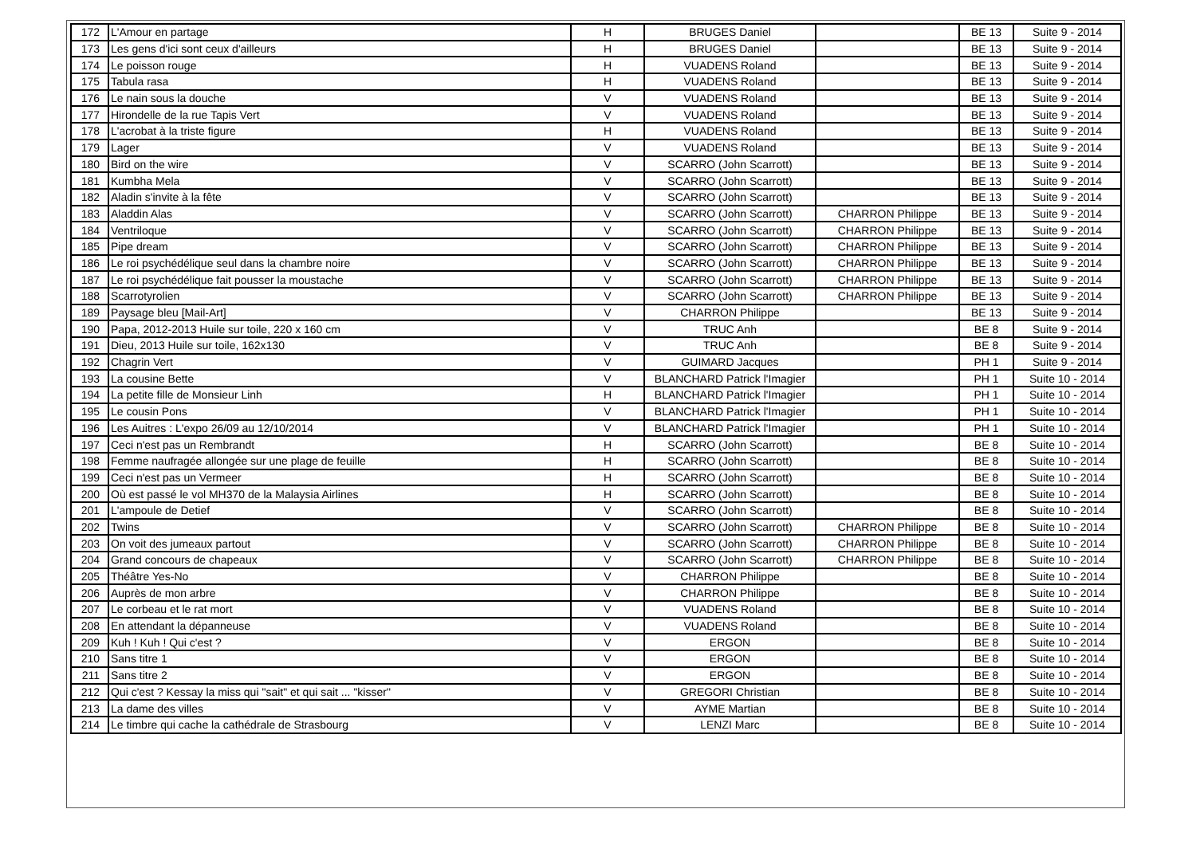| 172 | L'Amour en partage | H | BRUGES Daniel | | BE 13 | Suite 9 - 2014 |
| 173 | Les gens d'ici sont ceux d'ailleurs | H | BRUGES Daniel | | BE 13 | Suite 9 - 2014 |
| 174 | Le poisson rouge | H | VUADENS Roland | | BE 13 | Suite 9 - 2014 |
| 175 | Tabula rasa | H | VUADENS Roland | | BE 13 | Suite 9 - 2014 |
| 176 | Le nain sous la douche | V | VUADENS Roland | | BE 13 | Suite 9 - 2014 |
| 177 | Hirondelle de la rue Tapis Vert | V | VUADENS Roland | | BE 13 | Suite 9 - 2014 |
| 178 | L'acrobat à la triste figure | H | VUADENS Roland | | BE 13 | Suite 9 - 2014 |
| 179 | Lager | V | VUADENS Roland | | BE 13 | Suite 9 - 2014 |
| 180 | Bird on the wire | V | SCARRO (John Scarrott) | | BE 13 | Suite 9 - 2014 |
| 181 | Kumbha Mela | V | SCARRO (John Scarrott) | | BE 13 | Suite 9 - 2014 |
| 182 | Aladin s'invite à la fête | V | SCARRO (John Scarrott) | | BE 13 | Suite 9 - 2014 |
| 183 | Aladdin Alas | V | SCARRO (John Scarrott) | CHARRON Philippe | BE 13 | Suite 9 - 2014 |
| 184 | Ventriloque | V | SCARRO (John Scarrott) | CHARRON Philippe | BE 13 | Suite 9 - 2014 |
| 185 | Pipe dream | V | SCARRO (John Scarrott) | CHARRON Philippe | BE 13 | Suite 9 - 2014 |
| 186 | Le roi psychédélique seul dans la chambre noire | V | SCARRO (John Scarrott) | CHARRON Philippe | BE 13 | Suite 9 - 2014 |
| 187 | Le roi psychédélique fait pousser la moustache | V | SCARRO (John Scarrott) | CHARRON Philippe | BE 13 | Suite 9 - 2014 |
| 188 | Scarrotyrolien | V | SCARRO (John Scarrott) | CHARRON Philippe | BE 13 | Suite 9 - 2014 |
| 189 | Paysage bleu [Mail-Art] | V | CHARRON Philippe | | BE 13 | Suite 9 - 2014 |
| 190 | Papa, 2012-2013 Huile sur toile, 220 x 160 cm | V | TRUC Anh | | BE 8 | Suite 9 - 2014 |
| 191 | Dieu, 2013 Huile sur toile, 162x130 | V | TRUC Anh | | BE 8 | Suite 9 - 2014 |
| 192 | Chagrin Vert | V | GUIMARD Jacques | | PH 1 | Suite 9 - 2014 |
| 193 | La cousine Bette | V | BLANCHARD Patrick l'Imagier | | PH 1 | Suite 10 - 2014 |
| 194 | La petite fille de Monsieur Linh | H | BLANCHARD Patrick l'Imagier | | PH 1 | Suite 10 - 2014 |
| 195 | Le cousin Pons | V | BLANCHARD Patrick l'Imagier | | PH 1 | Suite 10 - 2014 |
| 196 | Les Auitres : L'expo 26/09 au 12/10/2014 | V | BLANCHARD Patrick l'Imagier | | PH 1 | Suite 10 - 2014 |
| 197 | Ceci n'est pas un Rembrandt | H | SCARRO (John Scarrott) | | BE 8 | Suite 10 - 2014 |
| 198 | Femme naufragée allongée sur une plage de feuille | H | SCARRO (John Scarrott) | | BE 8 | Suite 10 - 2014 |
| 199 | Ceci n'est pas un Vermeer | H | SCARRO (John Scarrott) | | BE 8 | Suite 10 - 2014 |
| 200 | Où est passé le vol MH370 de la Malaysia Airlines | H | SCARRO (John Scarrott) | | BE 8 | Suite 10 - 2014 |
| 201 | L'ampoule de Detief | V | SCARRO (John Scarrott) | | BE 8 | Suite 10 - 2014 |
| 202 | Twins | V | SCARRO (John Scarrott) | CHARRON Philippe | BE 8 | Suite 10 - 2014 |
| 203 | On voit des jumeaux partout | V | SCARRO (John Scarrott) | CHARRON Philippe | BE 8 | Suite 10 - 2014 |
| 204 | Grand concours de chapeaux | V | SCARRO (John Scarrott) | CHARRON Philippe | BE 8 | Suite 10 - 2014 |
| 205 | Théâtre Yes-No | V | CHARRON Philippe | | BE 8 | Suite 10 - 2014 |
| 206 | Auprès de mon arbre | V | CHARRON Philippe | | BE 8 | Suite 10 - 2014 |
| 207 | Le corbeau et le rat mort | V | VUADENS Roland | | BE 8 | Suite 10 - 2014 |
| 208 | En attendant la dépanneuse | V | VUADENS Roland | | BE 8 | Suite 10 - 2014 |
| 209 | Kuh ! Kuh ! Qui c'est ? | V | ERGON | | BE 8 | Suite 10 - 2014 |
| 210 | Sans titre 1 | V | ERGON | | BE 8 | Suite 10 - 2014 |
| 211 | Sans titre 2 | V | ERGON | | BE 8 | Suite 10 - 2014 |
| 212 | Qui c'est ? Kessay la miss qui "sait" et qui sait ... "kisser" | V | GREGORI Christian | | BE 8 | Suite 10 - 2014 |
| 213 | La dame des villes | V | AYME Martian | | BE 8 | Suite 10 - 2014 |
| 214 | Le timbre qui cache la cathédrale de Strasbourg | V | LENZI Marc | | BE 8 | Suite 10 - 2014 |